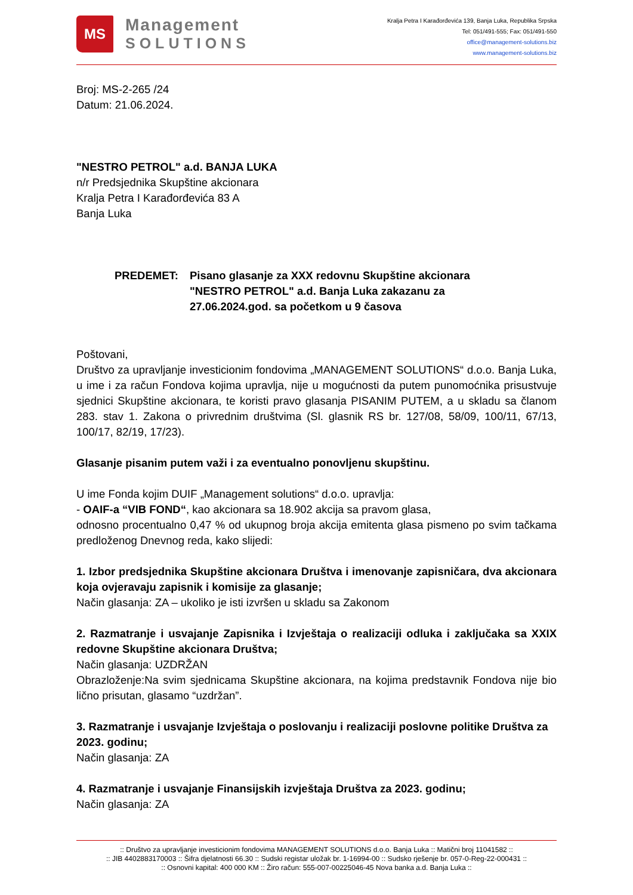MS
Management
SOLUTIONS
Kralja Petra I Karađorđevića 139, Banja Luka, Republika Srpska
Tel: 051/491-555; Fax: 051/491-550
office@management-solutions.biz
www.management-solutions.biz
Broj: MS-2-265 /24
Datum: 21.06.2024.
"NESTRO PETROL" a.d. BANJA LUKA
n/r Predsjednika Skupštine akcionara
Kralja Petra I Karađorđevića 83 A
Banja Luka
PREDEMET: Pisano glasanje za XXX redovnu Skupštine akcionara
"NESTRO PETROL" a.d. Banja Luka zakazanu za
27.06.2024.god. sa početkom u 9 časova
Poštovani,
Društvo za upravljanje investicionim fondovima „MANAGEMENT SOLUTIONS“ d.o.o. Banja Luka, u ime i za račun Fondova kojima upravlja, nije u mogućnosti da putem punomoćnika prisustvuje sjednici Skupštine akcionara, te koristi pravo glasanja PISANIM PUTEM, a u skladu sa članom 283. stav 1. Zakona o privrednim društvima (Sl. glasnik RS br. 127/08, 58/09, 100/11, 67/13, 100/17, 82/19, 17/23).
Glasanje pisanim putem važi i za eventualno ponovljenu skupštinu.
U ime Fonda kojim DUIF „Management solutions“ d.o.o. upravlja:
- OAIF-a “VIB FOND“, kao akcionara sa 18.902 akcija sa pravom glasa,
odnosno procentualno 0,47 % od ukupnog broja akcija emitenta glasa pismeno po svim tačkama predloženog Dnevnog reda, kako slijedi:
1. Izbor predsjednika Skupštine akcionara Društva i imenovanje zapisničara, dva akcionara koja ovjeravaju zapisnik i komisije za glasanje;
Način glasanja: ZA – ukoliko je isti izvršen u skladu sa Zakonom
2. Razmatranje i usvajanje Zapisnika i Izvještaja o realizaciji odluka i zaključaka sa XXIX redovne Skupštine akcionara Društva;
Način glasanja: UZDRŽAN
Obrazloženje:Na svim sjednicama Skupštine akcionara, na kojima predstavnik Fondova nije bio lično prisutan, glasamo “uzdržan”.
3. Razmatranje i usvajanje Izvještaja o poslovanju i realizaciji poslovne politike Društva za 2023. godinu;
Način glasanja: ZA
4. Razmatranje i usvajanje Finansijskih izvještaja Društva za 2023. godinu;
Način glasanja: ZA
:: Društvo za upravljanje investicionim fondovima MANAGEMENT SOLUTIONS d.o.o. Banja Luka :: Matični broj 11041582 ::
:: JIB 4402883170003 :: Šifra djelatnosti 66.30 :: Sudski registar uložak br. 1-16994-00 :: Sudsko rješenje br. 057-0-Reg-22-000431 ::
:: Osnovni kapital: 400 000 KM :: Žiro račun: 555-007-00225046-45 Nova banka a.d. Banja Luka ::